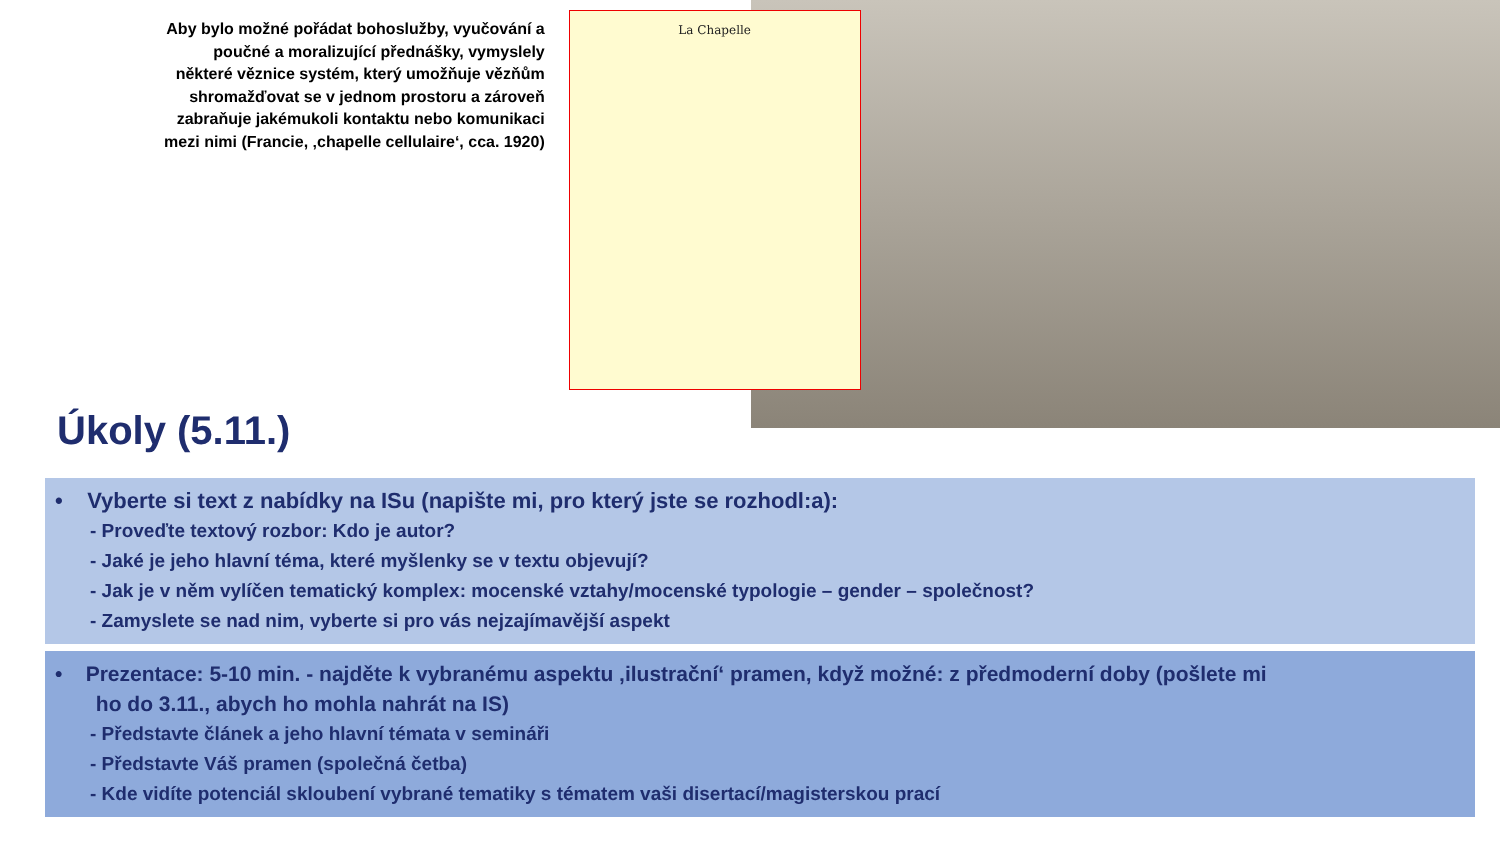Aby bylo možné pořádat bohoslužby, vyučování a poučné a moralizující přednášky, vymyslely některé věznice systém, který umožňuje vězňům shromažďovat se v jednom prostoru a zároveň zabraňuje jakémukoli kontaktu nebo komunikaci mezi nimi (Francie, ‚chapelle cellulaire‘, cca. 1920)
La Chapelle
Úkoly (5.11.)
• Vyberte si text z nabídky na ISu (napište mi, pro který jste se rozhodl:a):
- Proveďte textový rozbor: Kdo je autor?
- Jaké je jeho hlavní téma, které myšlenky se v textu objevují?
- Jak je v něm vylíčen tematický komplex: mocenské vztahy/mocenské typologie – gender – společnost?
- Zamyslete se nad nim, vyberte si pro vás nejzajímavější aspekt
• Prezentace: 5-10 min. - najděte k vybranému aspektu ‚ilustrační‘ pramen, když možné: z předmoderní doby (pošlete mi
ho do 3.11., abych ho mohla nahrát na IS)
- Představte článek a jeho hlavní témata v semináři
- Představte Váš pramen (společná četba)
- Kde vidíte potenciál skloubení vybrané tematiky s tématem vaši disertací/magisterskou prací